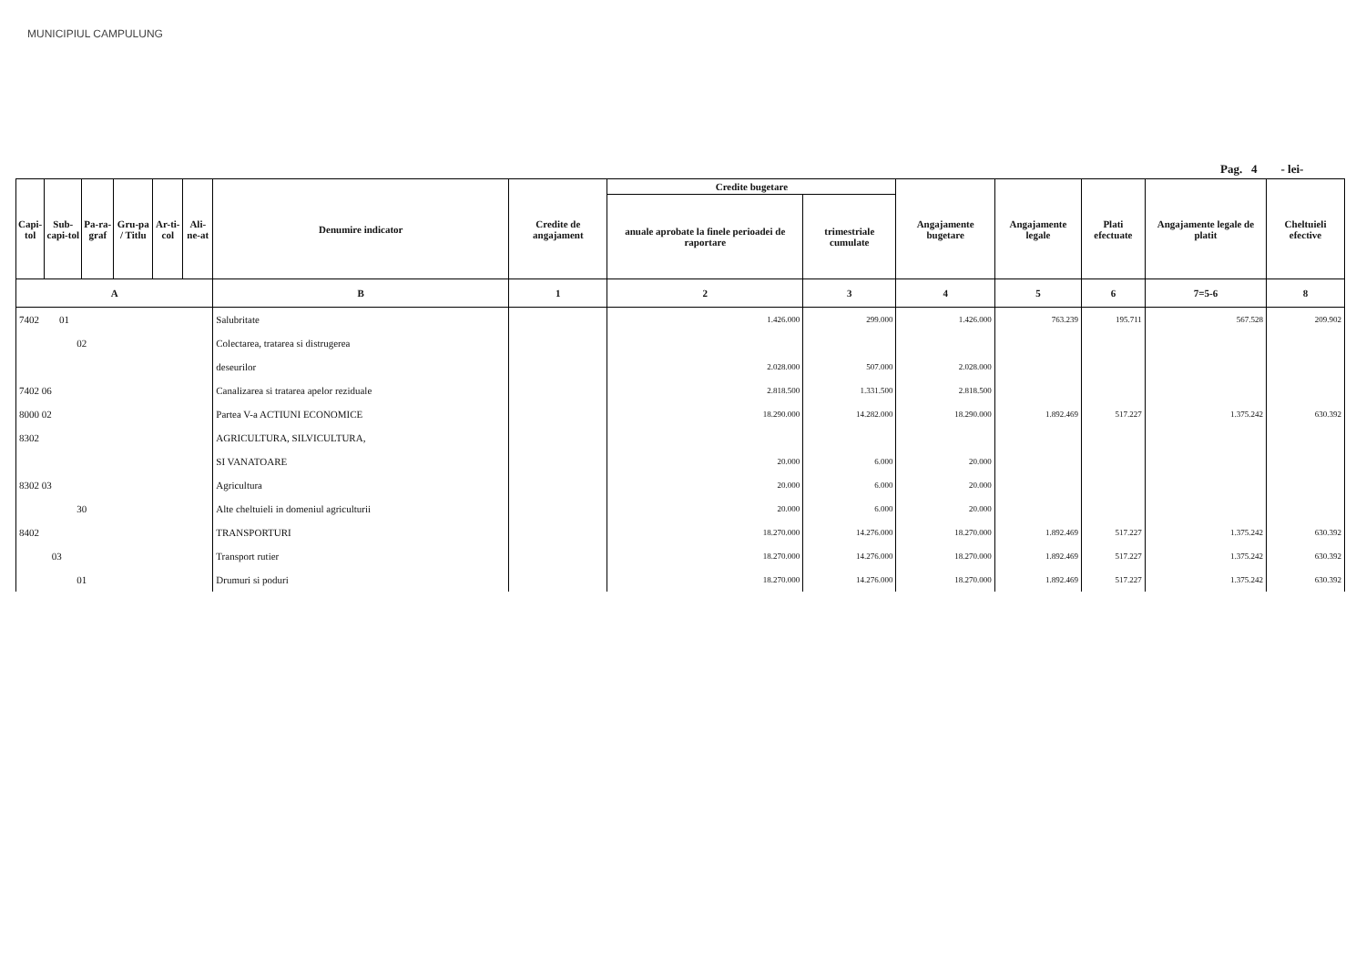MUNICIPIUL CAMPULUNG
Pag. 4 - lei-
| Capi-tol | Sub-capi-tol | Pa-ra-graf | Gru-pa / Titlu | Ar-ti-col | Ali-ne-at | Denumire indicator | Credite de angajament | Credite bugetare | | Angajamente bugetare | Angajamente legale | Plati efectuate | Angajamente legale de platit | Cheltuieli efective |
| --- | --- | --- | --- | --- | --- | --- | --- | --- | --- | --- | --- | --- | --- | --- |
| | | | | | | | | anuale aprobate la finele perioadei de raportare | trimestriale cumulate | | | | | |
| A | | | | | | B | 1 | 2 | 3 | 4 | 5 | 6 | 7=5-6 | 8 |
| 7402 01 | | | | | | Salubritate | | 1.426.000 | 299.000 | 1.426.000 | 763.239 | 195.711 | 567.528 | 209.902 |
| 02 | | | | | | Colectarea, tratarea si distrugerea | | | | | | | | |
| | | | | | | deseurilor | | 2.028.000 | 507.000 | 2.028.000 | | | | |
| 7402 06 | | | | | | Canalizarea si tratarea apelor reziduale | | 2.818.500 | 1.331.500 | 2.818.500 | | | | |
| 8000 02 | | | | | | Partea V-a ACTIUNI ECONOMICE | | 18.290.000 | 14.282.000 | 18.290.000 | 1.892.469 | 517.227 | 1.375.242 | 630.392 |
| 8302 | | | | | | AGRICULTURA, SILVICULTURA, | | | | | | | | |
| | | | | | | SI VANATOARE | | 20.000 | 6.000 | 20.000 | | | | |
| 8302 03 | | | | | | Agricultura | | 20.000 | 6.000 | 20.000 | | | | |
| 30 | | | | | | Alte cheltuieli in domeniul agriculturii | | 20.000 | 6.000 | 20.000 | | | | |
| 8402 | | | | | | TRANSPORTURI | | 18.270.000 | 14.276.000 | 18.270.000 | 1.892.469 | 517.227 | 1.375.242 | 630.392 |
| 03 | | | | | | Transport rutier | | 18.270.000 | 14.276.000 | 18.270.000 | 1.892.469 | 517.227 | 1.375.242 | 630.392 |
| 01 | | | | | | Drumuri si poduri | | 18.270.000 | 14.276.000 | 18.270.000 | 1.892.469 | 517.227 | 1.375.242 | 630.392 |